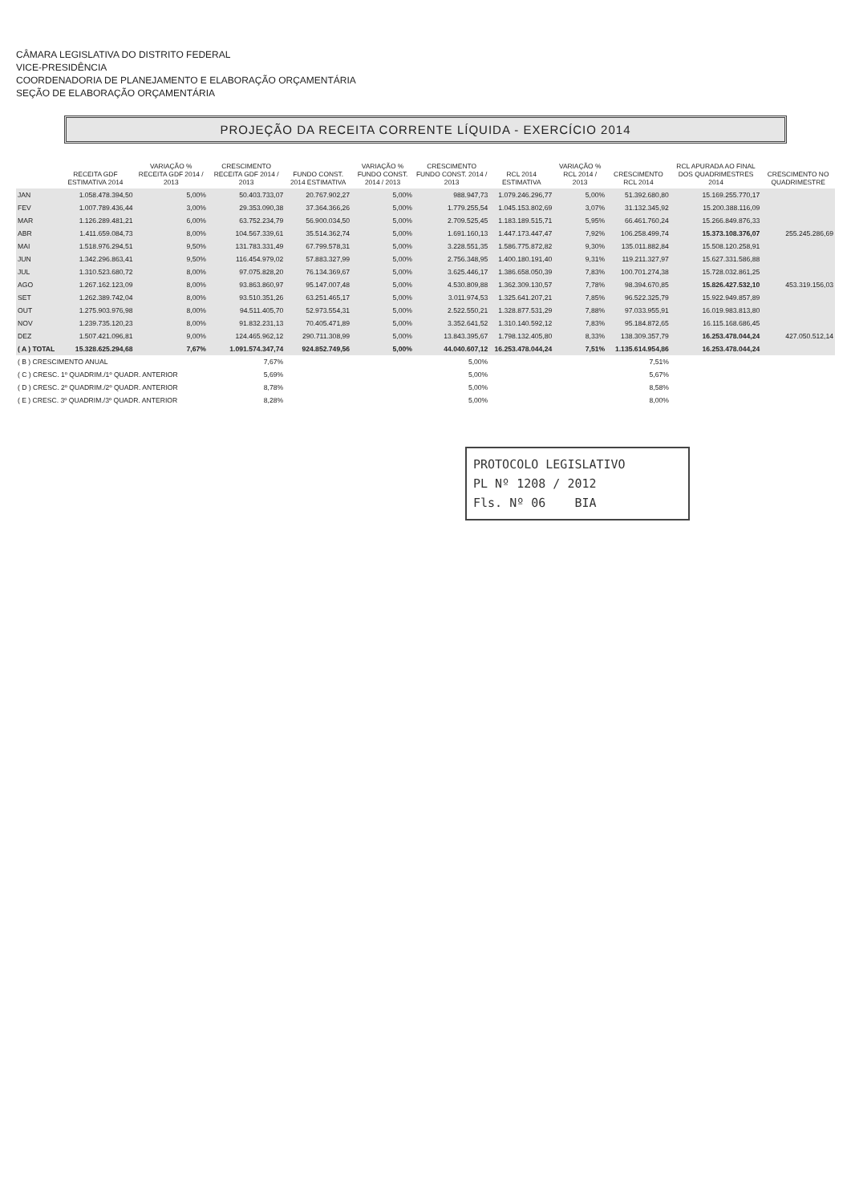CÂMARA LEGISLATIVA DO DISTRITO FEDERAL
VICE-PRESIDÊNCIA
COORDENADORIA DE PLANEJAMENTO E ELABORAÇÃO ORÇAMENTÁRIA
SEÇÃO DE ELABORAÇÃO ORÇAMENTÁRIA
PROJEÇÃO DA RECEITA CORRENTE LÍQUIDA - EXERCÍCIO 2014
| | RECEITA GDF ESTIMATIVA 2014 | VARIAÇÃO % RECEITA GDF 2014 / 2013 | CRESCIMENTO RECEITA GDF 2014 / 2013 | FUNDO CONST. 2014 ESTIMATIVA | VARIAÇÃO % FUNDO CONST. 2014 / 2013 | CRESCIMENTO FUNDO CONST. 2014 / 2013 | RCL 2014 ESTIMATIVA | VARIAÇÃO % RCL 2014 / 2013 | CRESCIMENTO RCL 2014 | RCL APURADA AO FINAL DOS QUADRIMESTRES 2014 | CRESCIMENTO NO QUADRIMESTRE |
| --- | --- | --- | --- | --- | --- | --- | --- | --- | --- | --- | --- |
| JAN | 1.058.478.394,50 | 5,00% | 50.403.733,07 | 20.767.902,27 | 5,00% | 988.947,73 | 1.079.246.296,77 | 5,00% | 51.392.680,80 | 15.169.255.770,17 | |
| FEV | 1.007.789.436,44 | 3,00% | 29.353.090,38 | 37.364.366,26 | 5,00% | 1.779.255,54 | 1.045.153.802,69 | 3,07% | 31.132.345,92 | 15.200.388.116,09 | |
| MAR | 1.126.289.481,21 | 6,00% | 63.752.234,79 | 56.900.034,50 | 5,00% | 2.709.525,45 | 1.183.189.515,71 | 5,95% | 66.461.760,24 | 15.266.849.876,33 | |
| ABR | 1.411.659.084,73 | 8,00% | 104.567.339,61 | 35.514.362,74 | 5,00% | 1.691.160,13 | 1.447.173.447,47 | 7,92% | 106.258.499,74 | 15.373.108.376,07 | 255.245.286,69 |
| MAI | 1.518.976.294,51 | 9,50% | 131.783.331,49 | 67.799.578,31 | 5,00% | 3.228.551,35 | 1.586.775.872,82 | 9,30% | 135.011.882,84 | 15.508.120.258,91 | |
| JUN | 1.342.296.863,41 | 9,50% | 116.454.979,02 | 57.883.327,99 | 5,00% | 2.756.348,95 | 1.400.180.191,40 | 9,31% | 119.211.327,97 | 15.627.331.586,88 | |
| JUL | 1.310.523.680,72 | 8,00% | 97.075.828,20 | 76.134.369,67 | 5,00% | 3.625.446,17 | 1.386.658.050,39 | 7,83% | 100.701.274,38 | 15.728.032.861,25 | |
| AGO | 1.267.162.123,09 | 8,00% | 93.863.860,97 | 95.147.007,48 | 5,00% | 4.530.809,88 | 1.362.309.130,57 | 7,78% | 98.394.670,85 | 15.826.427.532,10 | 453.319.156,03 |
| SET | 1.262.389.742,04 | 8,00% | 93.510.351,26 | 63.251.465,17 | 5,00% | 3.011.974,53 | 1.325.641.207,21 | 7,85% | 96.522.325,79 | 15.922.949.857,89 | |
| OUT | 1.275.903.976,98 | 8,00% | 94.511.405,70 | 52.973.554,31 | 5,00% | 2.522.550,21 | 1.328.877.531,29 | 7,88% | 97.033.955,91 | 16.019.983.813,80 | |
| NOV | 1.239.735.120,23 | 8,00% | 91.832.231,13 | 70.405.471,89 | 5,00% | 3.352.641,52 | 1.310.140.592,12 | 7,83% | 95.184.872,65 | 16.115.168.686,45 | |
| DEZ | 1.507.421.096,81 | 9,00% | 124.465.962,12 | 290.711.308,99 | 5,00% | 13.843.395,67 | 1.798.132.405,80 | 8,33% | 138.309.357,79 | 16.253.478.044,24 | 427.050.512,14 |
| ( A ) TOTAL | 15.328.625.294,68 | 7,67% | 1.091.574.347,74 | 924.852.749,56 | 5,00% | 44.040.607,12 | 16.253.478.044,24 | 7,51% | 1.135.614.954,86 | 16.253.478.044,24 | |
| ( B ) CRESCIMENTO ANUAL | | | 7,67% | | | 5,00% | | | 7,51% | | |
| ( C ) CRESC. 1º QUADRIM./1º QUADR. ANTERIOR | | | 5,69% | | | 5,00% | | | 5,67% | | |
| ( D ) CRESC. 2º QUADRIM./2º QUADR. ANTERIOR | | | 8,78% | | | 5,00% | | | 8,58% | | |
| ( E ) CRESC. 3º QUADRIM./3º QUADR. ANTERIOR | | | 8,28% | | | 5,00% | | | 8,00% | | |
PROTOCOLO LEGISLATIVO
PL Nº 1208 / 2012
Fls. Nº 06 BIA